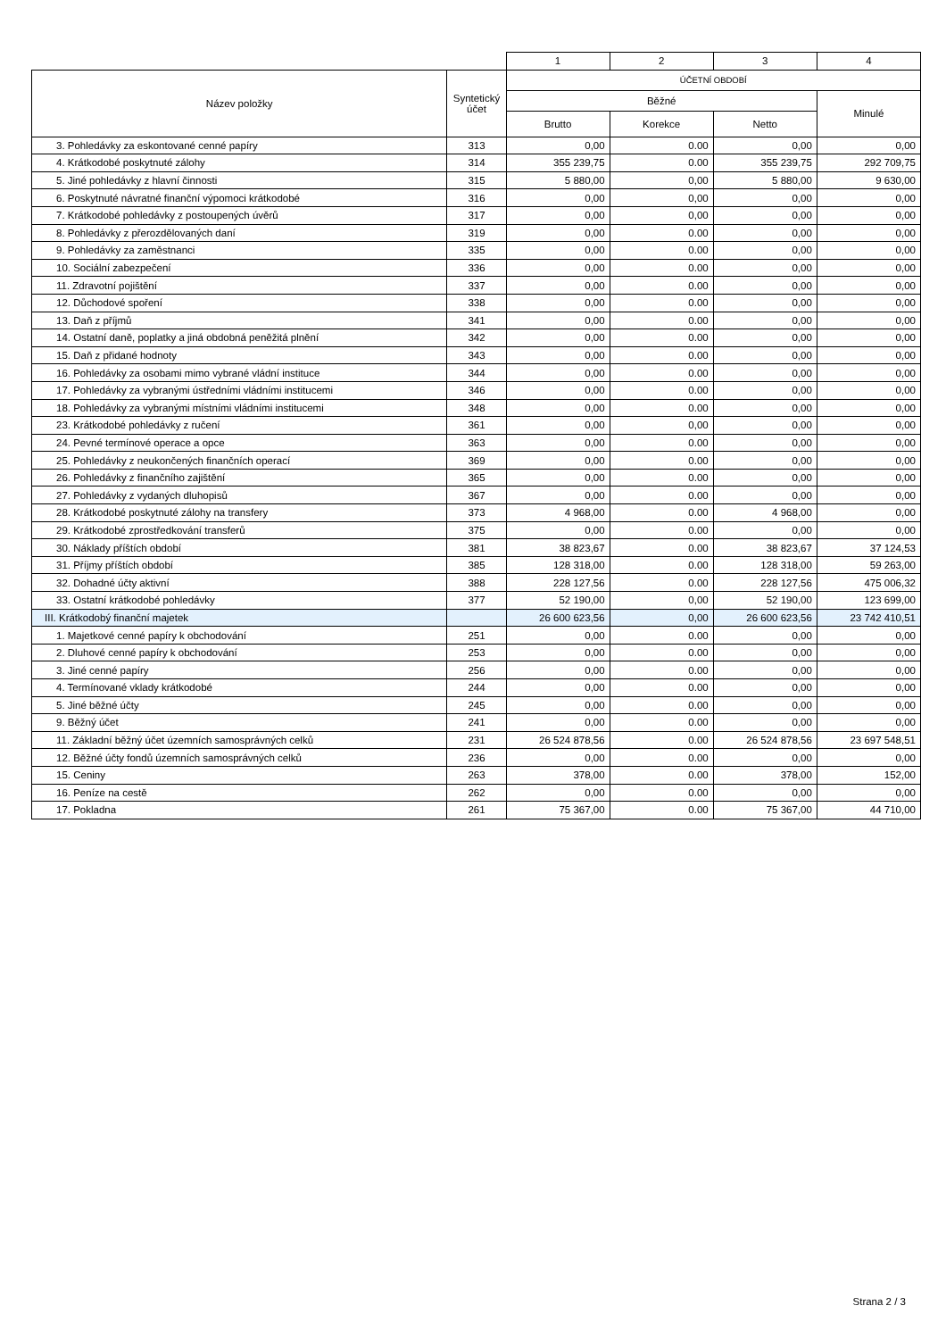| | | 1 | 2 | 3 | 4 |
| Název položky | Syntetický účet | ÚČETNÍ OBDOBÍ | | | |
| | | Běžné | | | Minulé |
| | | Brutto | Korekce | Netto | |
| 3. Pohledávky za eskontované cenné papíry | 313 | 0,00 | 0.00 | 0,00 | 0,00 |
| 4. Krátkodobé poskytnuté zálohy | 314 | 355 239,75 | 0.00 | 355 239,75 | 292 709,75 |
| 5. Jiné pohledávky z hlavní činnosti | 315 | 5 880,00 | 0,00 | 5 880,00 | 9 630,00 |
| 6. Poskytnuté návratné finanční výpomoci krátkodobé | 316 | 0,00 | 0,00 | 0,00 | 0,00 |
| 7. Krátkodobé pohledávky z postoupených úvěrů | 317 | 0,00 | 0,00 | 0,00 | 0,00 |
| 8. Pohledávky z přerozdělovaných daní | 319 | 0,00 | 0.00 | 0,00 | 0,00 |
| 9. Pohledávky za zaměstnanci | 335 | 0,00 | 0.00 | 0,00 | 0,00 |
| 10. Sociální zabezpečení | 336 | 0,00 | 0.00 | 0,00 | 0,00 |
| 11. Zdravotní pojištění | 337 | 0,00 | 0.00 | 0,00 | 0,00 |
| 12. Důchodové spoření | 338 | 0,00 | 0.00 | 0,00 | 0,00 |
| 13. Daň z příjmů | 341 | 0,00 | 0.00 | 0,00 | 0,00 |
| 14. Ostatní daně, poplatky a jiná obdobná peněžitá plnění | 342 | 0,00 | 0.00 | 0,00 | 0,00 |
| 15. Daň z přidané hodnoty | 343 | 0,00 | 0.00 | 0,00 | 0,00 |
| 16. Pohledávky za osobami mimo vybrané vládní instituce | 344 | 0,00 | 0.00 | 0,00 | 0,00 |
| 17. Pohledávky za vybranými ústředními vládními institucemi | 346 | 0,00 | 0.00 | 0,00 | 0,00 |
| 18. Pohledávky za vybranými místními vládními institucemi | 348 | 0,00 | 0.00 | 0,00 | 0,00 |
| 23. Krátkodobé pohledávky z ručení | 361 | 0,00 | 0,00 | 0,00 | 0,00 |
| 24. Pevné termínové operace a opce | 363 | 0,00 | 0.00 | 0,00 | 0,00 |
| 25. Pohledávky z neukončených finančních operací | 369 | 0,00 | 0.00 | 0,00 | 0,00 |
| 26. Pohledávky z finančního zajištění | 365 | 0,00 | 0.00 | 0,00 | 0,00 |
| 27. Pohledávky z vydaných dluhopisů | 367 | 0,00 | 0.00 | 0,00 | 0,00 |
| 28. Krátkodobé poskytnuté zálohy na transfery | 373 | 4 968,00 | 0.00 | 4 968,00 | 0,00 |
| 29. Krátkodobé zprostředkování transferů | 375 | 0,00 | 0.00 | 0,00 | 0,00 |
| 30. Náklady příštích období | 381 | 38 823,67 | 0.00 | 38 823,67 | 37 124,53 |
| 31. Příjmy příštích období | 385 | 128 318,00 | 0.00 | 128 318,00 | 59 263,00 |
| 32. Dohadné účty aktivní | 388 | 228 127,56 | 0.00 | 228 127,56 | 475 006,32 |
| 33. Ostatní krátkodobé pohledávky | 377 | 52 190,00 | 0,00 | 52 190,00 | 123 699,00 |
| III. Krátkodobý finanční majetek | | 26 600 623,56 | 0,00 | 26 600 623,56 | 23 742 410,51 |
| 1. Majetkové cenné papíry k obchodování | 251 | 0,00 | 0.00 | 0,00 | 0,00 |
| 2. Dluhové cenné papíry k obchodování | 253 | 0,00 | 0.00 | 0,00 | 0,00 |
| 3. Jiné cenné papíry | 256 | 0,00 | 0.00 | 0,00 | 0,00 |
| 4. Termínované vklady krátkodobé | 244 | 0,00 | 0.00 | 0,00 | 0,00 |
| 5. Jiné běžné účty | 245 | 0,00 | 0.00 | 0,00 | 0,00 |
| 9. Běžný účet | 241 | 0,00 | 0.00 | 0,00 | 0,00 |
| 11. Základní běžný účet územních samosprávných celků | 231 | 26 524 878,56 | 0.00 | 26 524 878,56 | 23 697 548,51 |
| 12. Běžné účty fondů územních samosprávných celků | 236 | 0,00 | 0.00 | 0,00 | 0,00 |
| 15. Ceniny | 263 | 378,00 | 0.00 | 378,00 | 152,00 |
| 16. Peníze na cestě | 262 | 0,00 | 0.00 | 0,00 | 0,00 |
| 17. Pokladna | 261 | 75 367,00 | 0.00 | 75 367,00 | 44 710,00 |
Strana 2 / 3